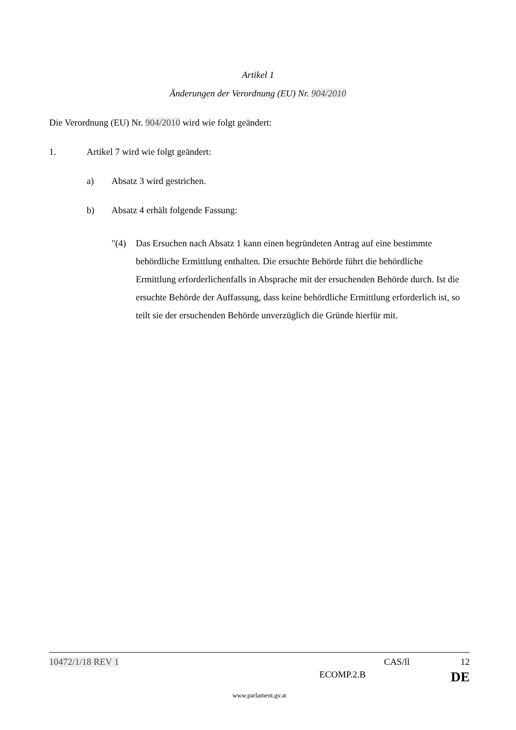Artikel 1
Änderungen der Verordnung (EU) Nr. 904/2010
Die Verordnung (EU) Nr. 904/2010 wird wie folgt geändert:
1. Artikel 7 wird wie folgt geändert:
a) Absatz 3 wird gestrichen.
b) Absatz 4 erhält folgende Fassung:
"(4) Das Ersuchen nach Absatz 1 kann einen begründeten Antrag auf eine bestimmte behördliche Ermittlung enthalten. Die ersuchte Behörde führt die behördliche Ermittlung erforderlichenfalls in Absprache mit der ersuchenden Behörde durch. Ist die ersuchte Behörde der Auffassung, dass keine behördliche Ermittlung erforderlich ist, so teilt sie der ersuchenden Behörde unverzüglich die Gründe hierfür mit.
10472/1/18 REV 1 CAS/ll 12
ECOMP.2.B DE
www.parlament.gv.at